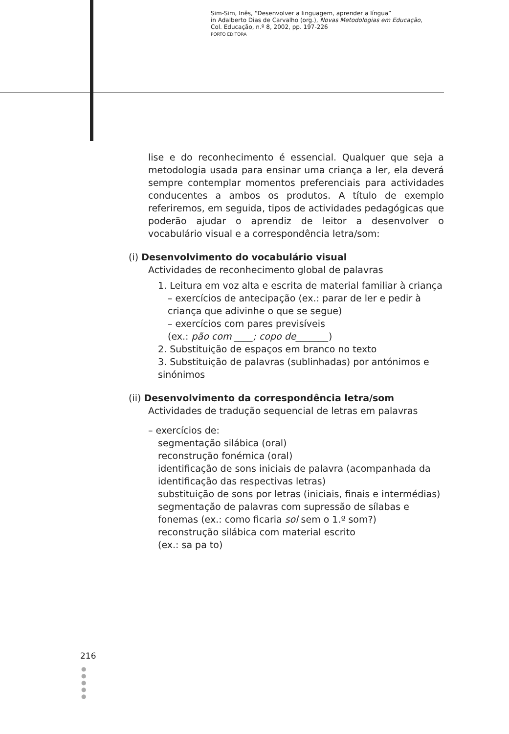Sim-Sim, Inês, “Desenvolver a linguagem, aprender a língua”
in Adalberto Dias de Carvalho (org.), Novas Metodologias em Educação,
Col. Educação, n.º 8, 2002, pp. 197-226
PORTO EDITORA
lise e do reconhecimento é essencial. Qualquer que seja a metodologia usada para ensinar uma criança a ler, ela deverá sempre contemplar momentos preferenciais para actividades conducentes a ambos os produtos. A título de exemplo referiremos, em seguida, tipos de actividades pedagógicas que poderão ajudar o aprendiz de leitor a desenvolver o vocabulário visual e a correspondência letra/som:
(i) Desenvolvimento do vocabulário visual
Actividades de reconhecimento global de palavras
1. Leitura em voz alta e escrita de material familiar à criança
– exercícios de antecipação (ex.: parar de ler e pedir à criança que adivinhe o que se segue)
– exercícios com pares previsíveis
(ex.: pão com ____; copo de_______)
2. Substituição de espaços em branco no texto
3. Substituição de palavras (sublinhadas) por antónimos e sinónimos
(ii) Desenvolvimento da correspondência letra/som
Actividades de tradução sequencial de letras em palavras
– exercícios de:
segmentação silábica (oral)
reconstrução fonémica (oral)
identificação de sons iniciais de palavra (acompanhada da identificação das respectivas letras)
substituição de sons por letras (iniciais, finais e intermédias)
segmentação de palavras com supressão de sílabas e fonemas (ex.: como ficaria sol sem o 1.º som?)
reconstrução silábica com material escrito
(ex.: sa pa to)
216
●
●
●
●
●